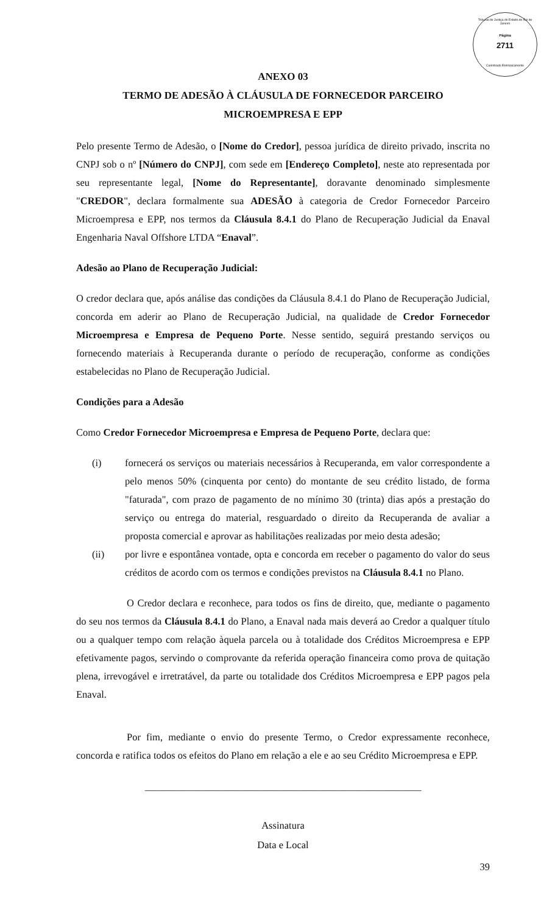Tribunal de Justiça do Estado do Rio de Janeiro
Página
2711
Carimbado Eletronicamente
ANEXO 03
TERMO DE ADESÃO À CLÁUSULA DE FORNECEDOR PARCEIRO
MICROEMPRESA E EPP
Pelo presente Termo de Adesão, o [Nome do Credor], pessoa jurídica de direito privado, inscrita no CNPJ sob o nº [Número do CNPJ], com sede em [Endereço Completo], neste ato representada por seu representante legal, [Nome do Representante], doravante denominado simplesmente "CREDOR", declara formalmente sua ADESÃO à categoria de Credor Fornecedor Parceiro Microempresa e EPP, nos termos da Cláusula 8.4.1 do Plano de Recuperação Judicial da Enaval Engenharia Naval Offshore LTDA “Enaval”.
Adesão ao Plano de Recuperação Judicial:
O credor declara que, após análise das condições da Cláusula 8.4.1 do Plano de Recuperação Judicial, concorda em aderir ao Plano de Recuperação Judicial, na qualidade de Credor Fornecedor Microempresa e Empresa de Pequeno Porte. Nesse sentido, seguirá prestando serviços ou fornecendo materiais à Recuperanda durante o período de recuperação, conforme as condições estabelecidas no Plano de Recuperação Judicial.
Condições para a Adesão
Como Credor Fornecedor Microempresa e Empresa de Pequeno Porte, declara que:
(i) fornecerá os serviços ou materiais necessários à Recuperanda, em valor correspondente a pelo menos 50% (cinquenta por cento) do montante de seu crédito listado, de forma "faturada", com prazo de pagamento de no mínimo 30 (trinta) dias após a prestação do serviço ou entrega do material, resguardado o direito da Recuperanda de avaliar a proposta comercial e aprovar as habilitações realizadas por meio desta adesão;
(ii) por livre e espontânea vontade, opta e concorda em receber o pagamento do valor do seus créditos de acordo com os termos e condições previstos na Cláusula 8.4.1 no Plano.
O Credor declara e reconhece, para todos os fins de direito, que, mediante o pagamento do seu nos termos da Cláusula 8.4.1 do Plano, a Enaval nada mais deverá ao Credor a qualquer título ou a qualquer tempo com relação àquela parcela ou à totalidade dos Créditos Microempresa e EPP efetivamente pagos, servindo o comprovante da referida operação financeira como prova de quitação plena, irrevogável e irretratável, da parte ou totalidade dos Créditos Microempresa e EPP pagos pela Enaval.
Por fim, mediante o envio do presente Termo, o Credor expressamente reconhece, concorda e ratifica todos os efeitos do Plano em relação a ele e ao seu Crédito Microempresa e EPP.
_______________________________________________________
Assinatura
Data e Local
39